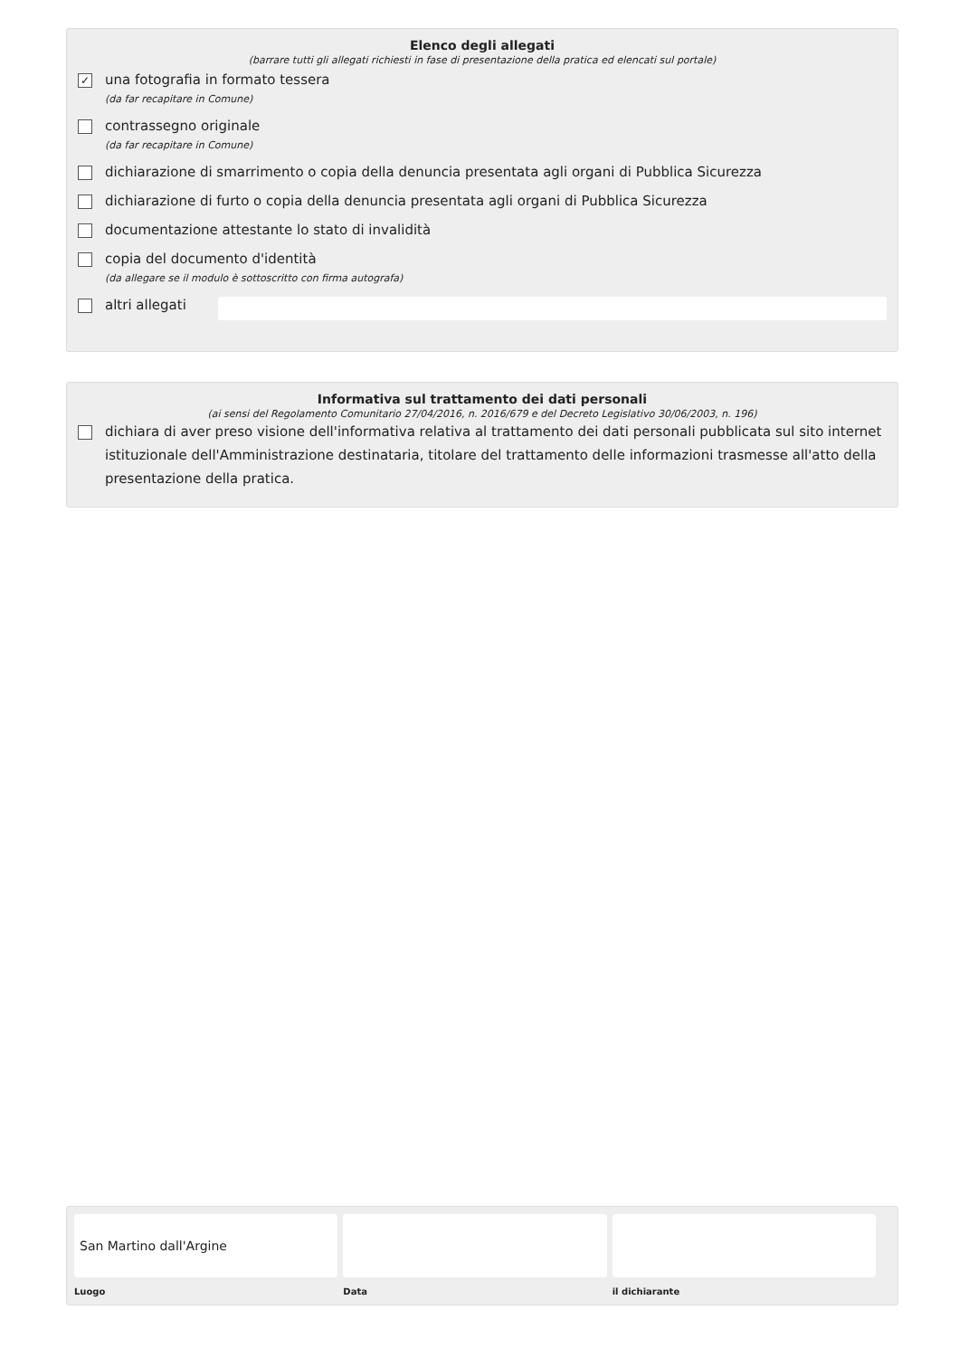Elenco degli allegati
(barrare tutti gli allegati richiesti in fase di presentazione della pratica ed elencati sul portale)
✓
una fotografia in formato tessera
(da far recapitare in Comune)
contrassegno originale
(da far recapitare in Comune)
dichiarazione di smarrimento o copia della denuncia presentata agli organi di Pubblica Sicurezza
dichiarazione di furto o copia della denuncia presentata agli organi di Pubblica Sicurezza
documentazione attestante lo stato di invalidità
copia del documento d'identità
(da allegare se il modulo è sottoscritto con firma autografa)
altri allegati
Informativa sul trattamento dei dati personali
(ai sensi del Regolamento Comunitario 27/04/2016, n. 2016/679 e del Decreto Legislativo 30/06/2003, n. 196)
dichiara di aver preso visione dell'informativa relativa al trattamento dei dati personali pubblicata sul sito internet istituzionale dell'Amministrazione destinataria, titolare del trattamento delle informazioni trasmesse all'atto della presentazione della pratica.
San Martino dall'Argine
Luogo
Data il dichiarante